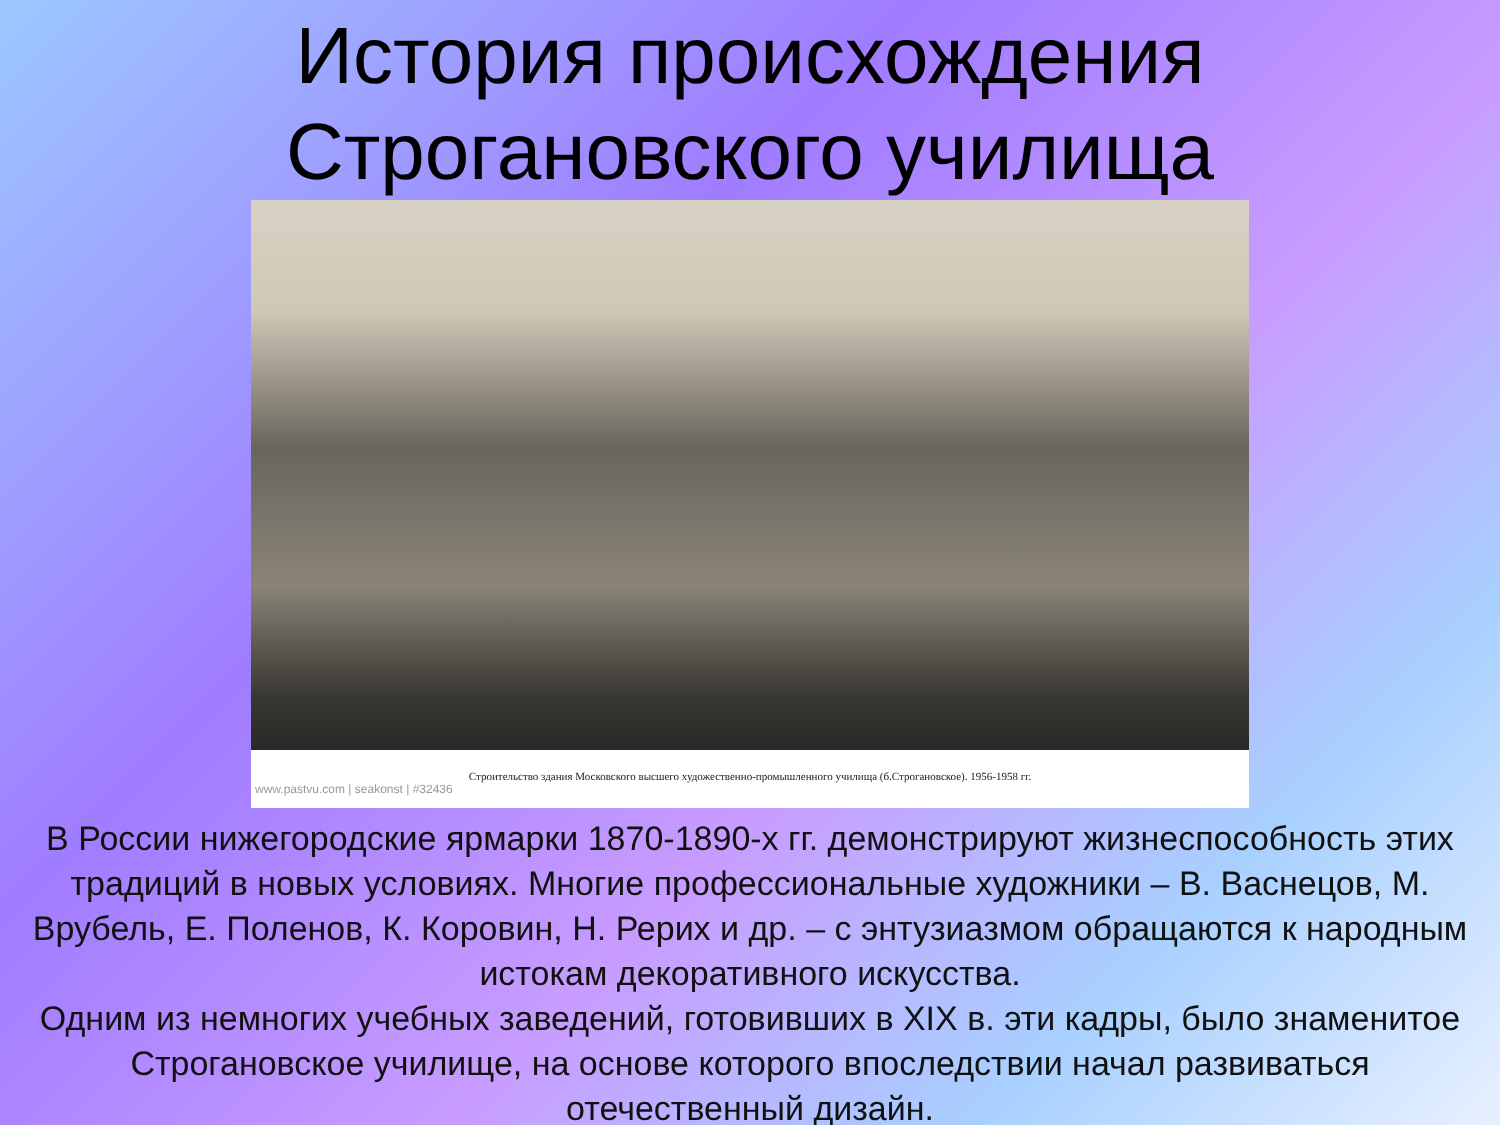История происхождения
Строгановского училища
Строительство здания Московского высшего художественно-промышленного училища (б.Строгановское). 1956-1958 гг.
www.pastvu.com | seakonst | #32436
В России нижегородские ярмарки 1870-1890-х гг. демонстрируют жизнеспособность этих традиций в новых условиях. Многие профессиональные художники – В. Васнецов, М. Врубель, Е. Поленов, К. Коровин, Н. Рерих и др. – с энтузиазмом обращаются к народным истокам декоративного искусства.
Одним из немногих учебных заведений, готовивших в XIX в. эти кадры, было знаменитое Строгановское училище, на основе которого впоследствии начал развиваться отечественный дизайн.